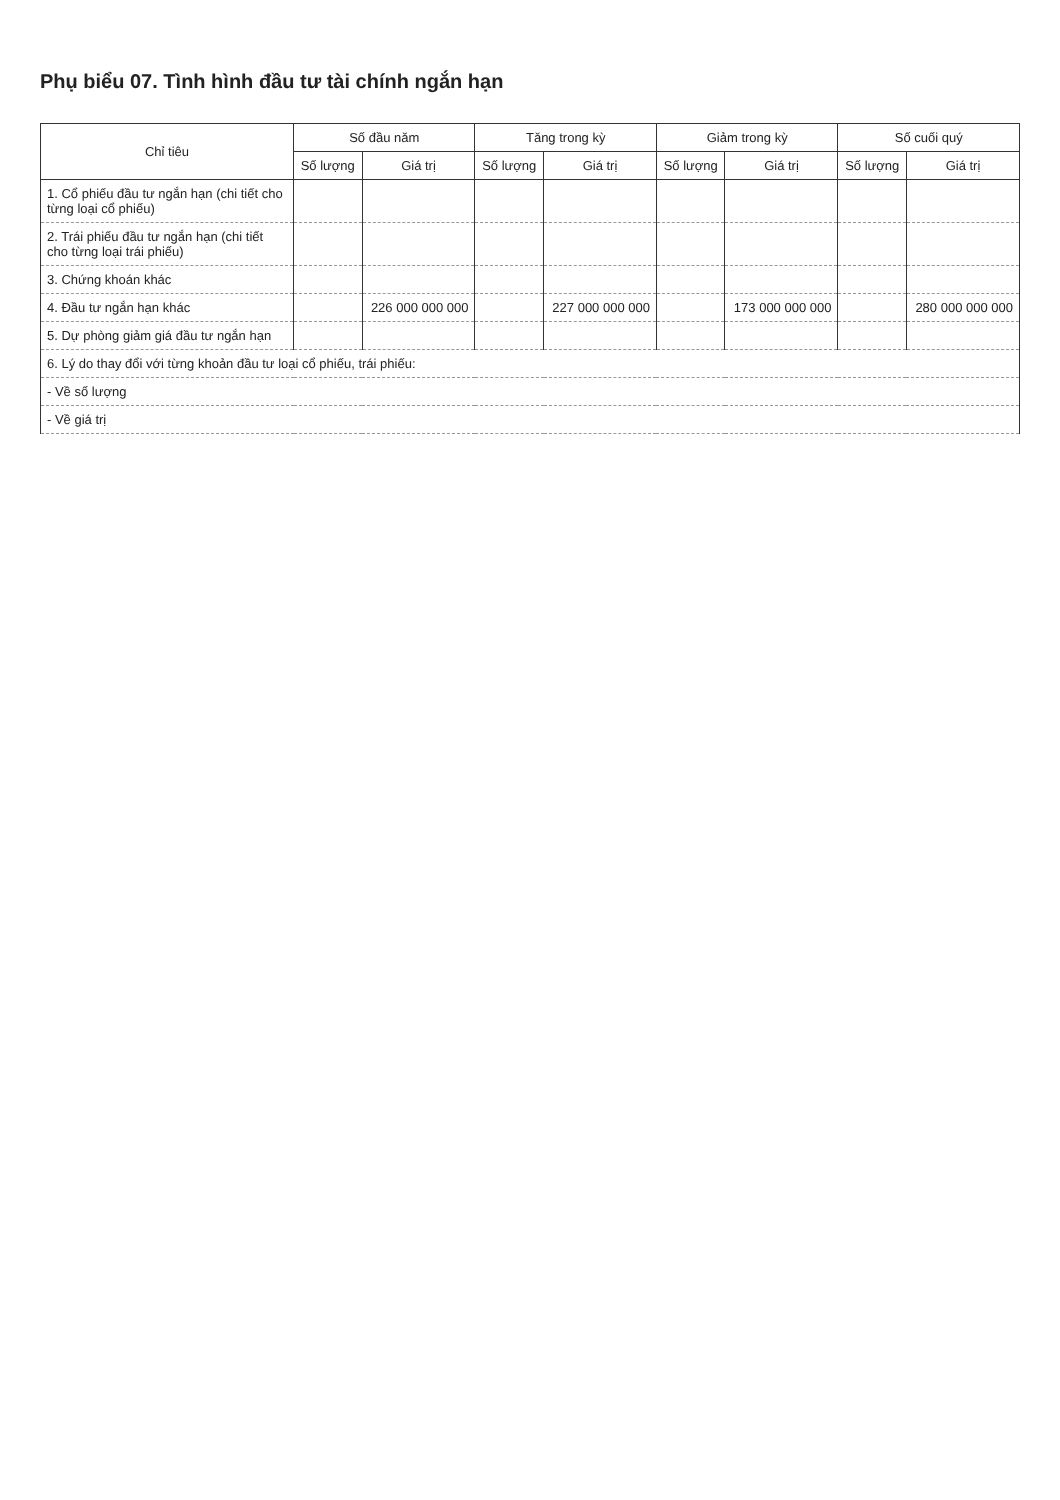Phụ biểu 07. Tình hình đầu tư tài chính ngắn hạn
| Chỉ tiêu | Số đầu năm | | Tăng trong kỳ | | Giảm trong kỳ | | Số cuối quý | |
| --- | --- | --- | --- | --- | --- | --- | --- | --- |
| | Số lượng | Giá trị | Số lượng | Giá trị | Số lượng | Giá trị | Số lượng | Giá trị |
| 1. Cổ phiếu đầu tư ngắn hạn (chi tiết cho từng loại cổ phiếu) | | | | | | | | |
| 2. Trái phiếu đầu tư ngắn hạn (chi tiết cho từng loại trái phiếu) | | | | | | | | |
| 3. Chứng khoán khác | | | | | | | | |
| 4. Đầu tư ngắn hạn khác | | 226 000 000 000 | | 227 000 000 000 | | 173 000 000 000 | | 280 000 000 000 |
| 5. Dự phòng giảm giá đầu tư ngắn hạn | | | | | | | | |
| 6. Lý do thay đổi với từng khoản đầu tư loại cổ phiếu, trái phiếu: | | | | | | | | |
| - Về số lượng | | | | | | | | |
| - Về giá trị | | | | | | | | |